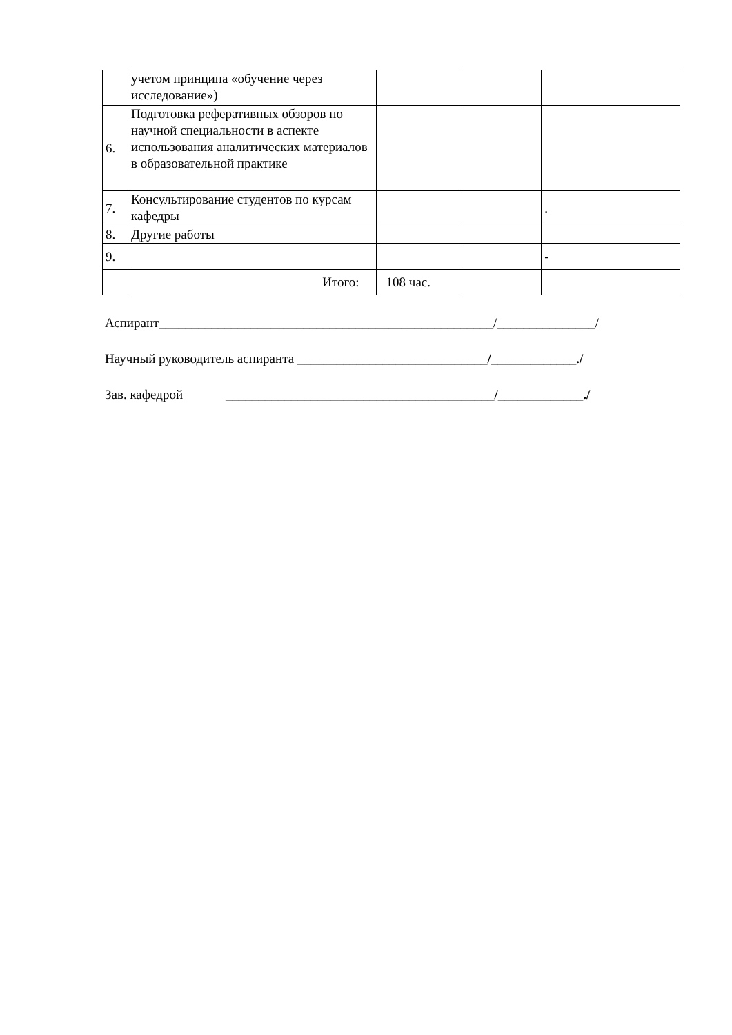| | учетом принципа «обучение через исследование») | | | |
| 6. | Подготовка реферативных обзоров по научной специальности в аспекте использования аналитических материалов в образовательной практике | | | |
| 7. | Консультирование студентов по курсам кафедры | | | . |
| 8. | Другие работы | | | |
| 9. | | | | - |
| | Итого: | 108 час. | | |
Аспирант___________________________________________________/_______________/
Научный руководитель аспиранта _____________________________/_____________./
Зав. кафедрой _________________________________________/_____________./